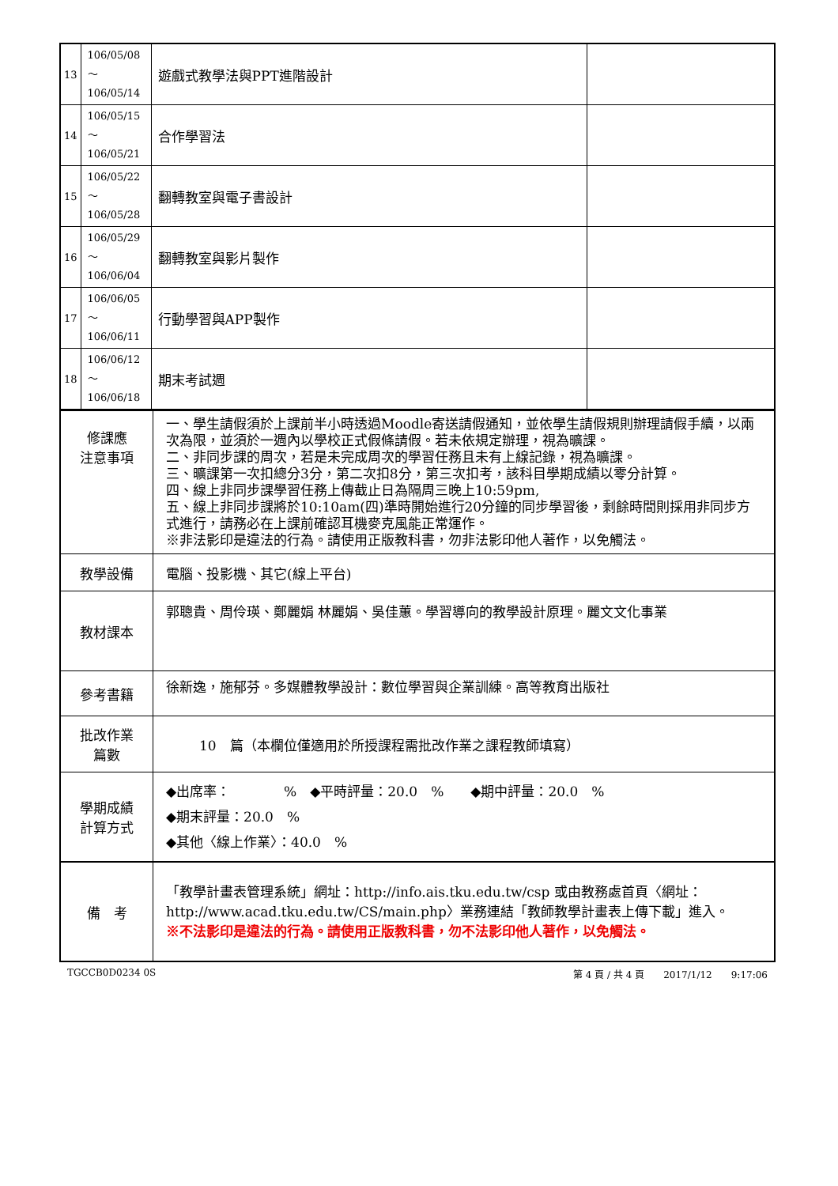| 13 | 106/05/08～ 106/05/14 | 遊戲式教學法與PPT進階設計 | |
| 14 | 106/05/15～ 106/05/21 | 合作學習法 | |
| 15 | 106/05/22～ 106/05/28 | 翻轉教室與電子書設計 | |
| 16 | 106/05/29～ 106/06/04 | 翻轉教室與影片製作 | |
| 17 | 106/06/05～ 106/06/11 | 行動學習與APP製作 | |
| 18 | 106/06/12～ 106/06/18 | 期末考試週 | |
| 修課應 注意事項 | 一、學生請假須於上課前半小時透過Moodle寄送請假通知，並依學生請假規則辦理請假手續，以兩次為限，並須於一週內以學校正式假條請假。若未依規定辦理，視為曠課。 二、非同步課的周次，若是未完成周次的學習任務且未有上線記錄，視為曠課。 三、曠課第一次扣總分3分，第二次扣8分，第三次扣考，該科目學期成績以零分計算。 四、線上非同步課學習任務上傳截止日為隔周三晚上10:59pm, 五、線上非同步課將於10:10am(四)準時開始進行20分鐘的同步學習後，剩餘時間則採用非同步方式進行，請務必在上課前確認耳機麥克風能正常運作。 ※非法影印是違法的行為。請使用正版教科書，勿非法影印他人著作，以免觸法。 |
| 教學設備 | 電腦、投影機、其它(線上平台) |
| 教材課本 | 郭聰貴、周伶瑛、鄭麗娟 林麗娟、吳佳蕙。學習導向的教學設計原理。麗文文化事業 |
| 參考書籍 | 徐新逸，施郁芬。多媒體教學設計：數位學習與企業訓練。高等教育出版社 |
| 批改作業 篇數 | 10 篇（本欄位僅適用於所授課程需批改作業之課程教師填寫） |
| 學期成績 計算方式 | ◆出席率： % ◆平時評量：20.0 % ◆期中評量：20.0 % ◆期末評量：20.0 % ◆其他〈線上作業〉：40.0 % |
| 備 考 | 「教學計畫表管理系統」網址： http://info.ais.tku.edu.tw/csp 或由教務處首頁〈網址： http://www.acad.tku.edu.tw/CS/main.php 〉業務連結「教師教學計畫表上傳下載」進入。 ※不法影印是違法的行為。請使用正版教科書，勿不法影印他人著作，以免觸法。 |
TGCCB0D0234 0S 第 4 頁 / 共 4 頁　　2017/1/12　　9:17:06